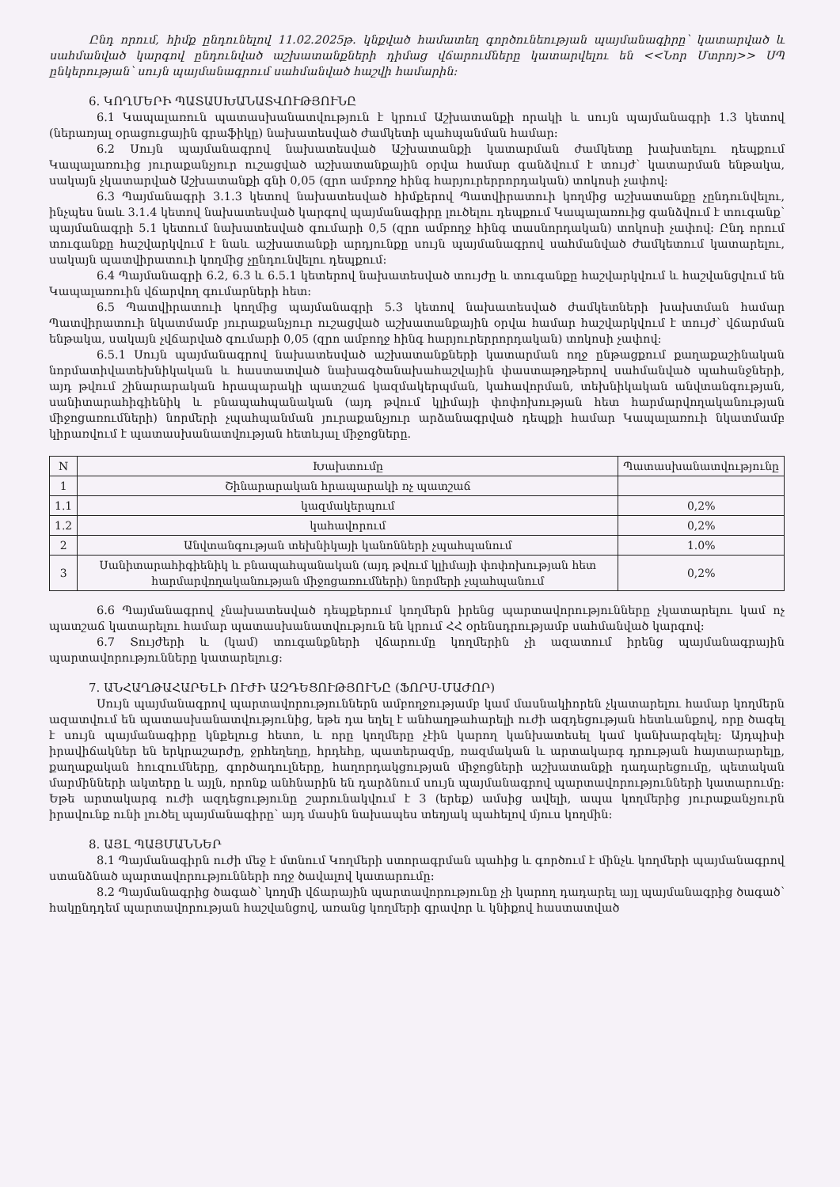Ընդ որում, հիմք ընդունելով 11.02.2025թ. կնքված համատեղ գործունեության պայմանագիրը՝ կատարված և սահմանված կարգով ընդունված աշխատանքների դիմաց վճարումները կատարվելու են <<Նոր Մտրոյ>> ՍՊ ընկերության՝ սույն պայմանագրում սահմանված հաշվի համարին:
6. ԿՈՂՄԵՐԻ ՊԱՏԱՍԽԱՆԱՏՎՈՒԹՅՈՒՆԸ
6.1 Կապալառուն պատասխանատվություն է կրում Աշխատանքի որակի և սույն պայմանագրի 1.3 կետով (ներառյալ օրացուցային գրաֆիկը) նախատեսված ժամկետի պահպանման համար:
6.2 Սույն պայմանագրով նախատեսված Աշխատանքի կատարման ժամկետը խախտելու դեպքում Կապալառուից յուրաքանչյուր ուշացված աշխատանքային օրվա համար գանձվում է տույժ՝ կատարման ենթակա, սակայն չկատարված Աշխատանքի գնի 0,05 (զրո ամբողջ հինգ հարյուրերրորդական) տոկոսի չափով:
6.3 Պայմանագրի 3.1.3 կետով նախատեսված հիմքերով Պատվիրատուի կողմից աշխատանքը չընդունվելու, ինչպես նաև 3.1.4 կետով նախատեսված կարգով պայմանագիրը լուծելու դեպքում Կապալառուից գանձվում է տուգանք՝ պայմանագրի 5.1 կետում նախատեսված գումարի 0,5 (զրո ամբողջ հինգ տասնորդական) տոկոսի չափով: Ընդ որում տուգանքը հաշվարկվում է նաև աշխատանքի արդյունքը սույն պայմանագրով սահմանված ժամկետում կատարելու, սակայն պատվիրատուի կողմից չընդունվելու դեպքում:
6.4 Պայմանագրի 6.2, 6.3 և 6.5.1 կետերով նախատեսված տույժը և տուգանքը հաշվարկվում և հաշվանցվում են Կապալառուին վճարվող գումարների հետ:
6.5 Պատվիրատուի կողմից պայմանագրի 5.3 կետով նախատեսված ժամկետների խախտման համար Պատվիրատուի նկատմամբ յուրաքանչյուր ուշացված աշխատանքային օրվա համար հաշվարկվում է տույժ՝ վճարման ենթակա, սակայն չվճարված գումարի 0,05 (զրո ամբողջ հինգ հարյուրերրորդական) տոկոսի չափով:
6.5.1 Սույն պայմանագրով նախատեսված աշխատանքների կատարման ողջ ընթացքում քաղաքաշինական նորմատիվատեխնիկական և հաստատված նախագծանախահաշվային փաստաթղթերով սահմանված պահանջների, այդ թվում շինարարական հրապարակի պատշաճ կազմակերպման, կահավորման, տեխնիկական անվտանգության, սանիտարահիգիենիկ և բնապահպանական (այդ թվում կլիմայի փոփոխության հետ հարմարվողականության միջոցառումների) նորմերի չպահպանման յուրաքանչյուր արձանագրված դեպքի համար Կապալառուի նկատմամբ կիրառվում է պատասխանատվության հետևյալ միջոցները.
| N | Խախտումը | Պատասխանատվությունը |
| --- | --- | --- |
| 1 | Շինարարական հրապարակի ոչ պատշաճ | |
| 1.1 | կազմակերպում | 0,2% |
| 1.2 | կահավորում | 0,2% |
| 2 | Անվտանգության տեխնիկայի կանոնների չպահպանում | 1.0% |
| 3 | Սանիտարահիգիենիկ և բնապահպանական (այդ թվում կլիմայի փոփոխության հետ հարմարվողականության միջոցառումների) նորմերի չպահպանում | 0,2% |
6.6 Պայմանագրով չնախատեսված դեպքերում կողմերն իրենց պարտավորությունները չկատարելու կամ ոչ պատշաճ կատարելու համար պատասխանատվություն են կրում ՀՀ օրենսդրությամբ սահմանված կարգով:
6.7 Տույժերի և (կամ) տուգանքների վճարումը կողմերին չի ազատում իրենց պայմանագրային պարտավորությունները կատարելուց:
7. ԱՆՀԱՂԹԱՀԱՐԵԼԻ ՈՒԺԻ ԱԶԴԵՑՈՒԹՅՈՒՆԸ (ՖՈՐՍ-ՄԱԺՈՐ)
Սույն պայմանագրով պարտավորություններն ամբողջությամբ կամ մասնակիորեն չկատարելու համար կողմերն ազատվում են պատասխանատվությունից, եթե դա եղել է անհաղթահարելի ուժի ազդեցության հետևանքով, որը ծագել է սույն պայմանագիրը կնքելուց հետո, և որը կողմերը չէին կարող կանխատեսել կամ կանխարգելել: Այդպիսի իրավիճակներ են երկրաշարժը, ջրհեղեղը, հրդեհը, պատերազմը, ռազմական և արտակարգ դրության հայտարարելը, քաղաքական հուզումները, գործադուլները, հաղորդակցության միջոցների աշխատանքի դադարեցումը, պետական մարմինների ակտերը և այլն, որոնք անհնարին են դարձնում սույն պայմանագրով պարտավորությունների կատարումը: Եթե արտակարգ ուժի ազդեցությունը շարունակվում է 3 (երեք) ամսից ավելի, ապա կողմերից յուրաքանչյուրն իրավունք ունի լուծել պայմանագիրը՝ այդ մասին նախապես տեղյակ պահելով մյուս կողմին:
8. ԱՅԼ ՊԱՅՄԱՆՆԵՐ
8.1 Պայմանագիրն ուժի մեջ է մտնում Կողմերի ստորագրման պահից և գործում է մինչև կողմերի պայմանագրով ստանձնած պարտավորությունների ողջ ծավալով կատարումը:
8.2 Պայմանագրից ծագած՝ կողմի վճարային պարտավորությունը չի կարող դադարել այլ պայմանագրից ծագած՝ հակընդդեմ պարտավորության հաշվանցով, առանց կողմերի գրավոր և կնիքով հաստատված